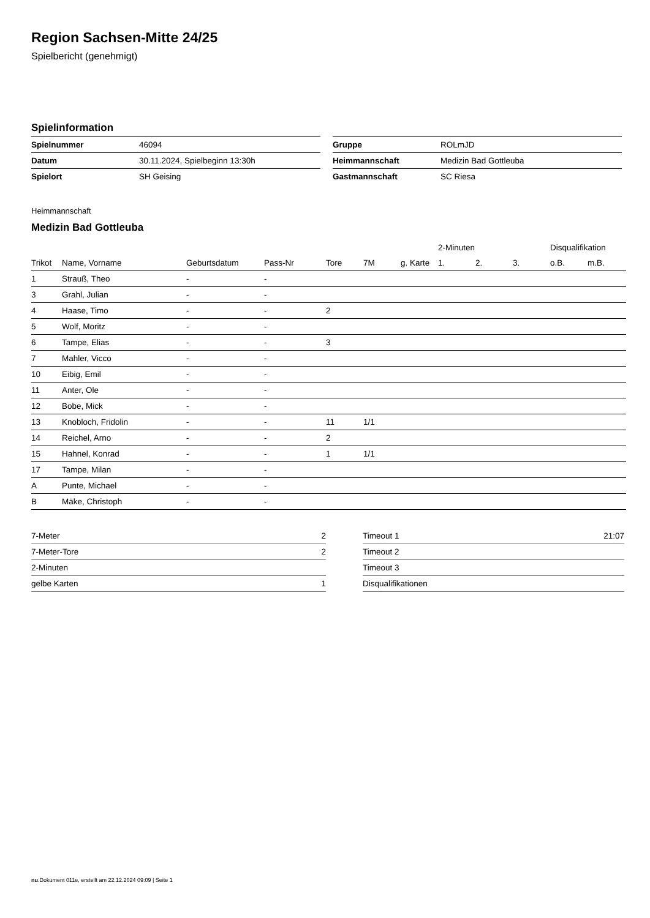Region Sachsen-Mitte 24/25
Spielbericht (genehmigt)
Spielinformation
| Spielnummer | 46094 |
| Datum | 30.11.2024, Spielbeginn 13:30h |
| Spielort | SH Geising |
| Gruppe | ROLmJD |
| Heimmannschaft | Medizin Bad Gottleuba |
| Gastmannschaft | SC Riesa |
Heimmannschaft
Medizin Bad Gottleuba
| | | | | | | | 2-Minuten | | | Disqualifikation | |
| --- | --- | --- | --- | --- | --- | --- | --- | --- | --- | --- | --- |
| Trikot | Name, Vorname | Geburtsdatum | Pass-Nr | Tore | 7M | g. Karte | 1. | 2. | 3. | o.B. | m.B. |
| 1 | Strauß, Theo | - | - | | | | | | | | |
| 3 | Grahl, Julian | - | - | | | | | | | | |
| 4 | Haase, Timo | - | - | 2 | | | | | | | |
| 5 | Wolf, Moritz | - | - | | | | | | | | |
| 6 | Tampe, Elias | - | - | 3 | | | | | | | |
| 7 | Mahler, Vicco | - | - | | | | | | | | |
| 10 | Eibig, Emil | - | - | | | | | | | | |
| 11 | Anter, Ole | - | - | | | | | | | | |
| 12 | Bobe, Mick | - | - | | | | | | | | |
| 13 | Knobloch, Fridolin | - | - | 11 | 1/1 | | | | | | |
| 14 | Reichel, Arno | - | - | 2 | | | | | | | |
| 15 | Hahnel, Konrad | - | - | 1 | 1/1 | | | | | | |
| 17 | Tampe, Milan | - | - | | | | | | | | |
| A | Punte, Michael | - | - | | | | | | | | |
| B | Mäke, Christoph | - | - | | | | | | | | |
| 7-Meter | 2 |
| 7-Meter-Tore | 2 |
| 2-Minuten | |
| gelbe Karten | 1 |
| Timeout 1 | 21:07 |
| Timeout 2 | |
| Timeout 3 | |
| Disqualifikationen | |
nu.Dokument 011e, erstellt am 22.12.2024 09:09 | Seite 1